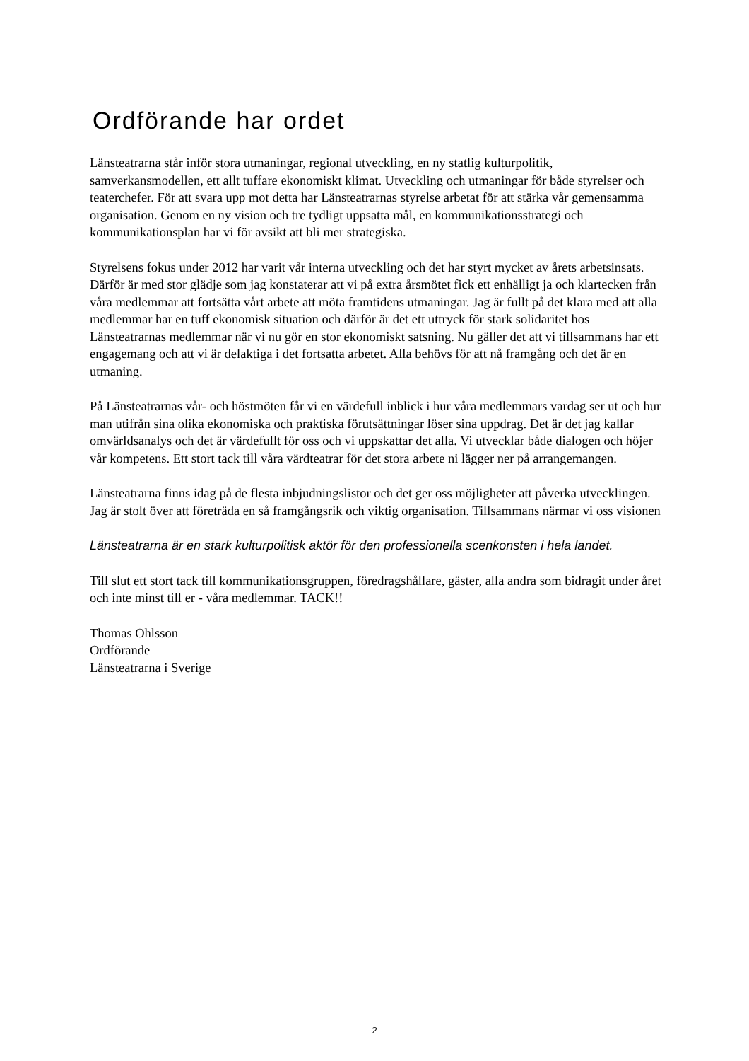Ordförande har ordet
Länsteatrarna står inför stora utmaningar, regional utveckling, en ny statlig kulturpolitik, samverkansmodellen, ett allt tuffare ekonomiskt klimat. Utveckling och utmaningar för både styrelser och teaterchefer. För att svara upp mot detta har Länsteatrarnas styrelse arbetat för att stärka vår gemensamma organisation. Genom en ny vision och tre tydligt uppsatta mål, en kommunikationsstrategi och kommunikationsplan har vi för avsikt att bli mer strategiska.
Styrelsens fokus under 2012 har varit vår interna utveckling och det har styrt mycket av årets arbetsinsats. Därför är med stor glädje som jag konstaterar att vi på extra årsmötet fick ett enhälligt ja och klartecken från våra medlemmar att fortsätta vårt arbete att möta framtidens utmaningar. Jag är fullt på det klara med att alla medlemmar har en tuff ekonomisk situation och därför är det ett uttryck för stark solidaritet hos Länsteatrarnas medlemmar när vi nu gör en stor ekonomiskt satsning. Nu gäller det att vi tillsammans har ett engagemang och att vi är delaktiga i det fortsatta arbetet. Alla behövs för att nå framgång och det är en utmaning.
På Länsteatrarnas vår- och höstmöten får vi en värdefull inblick i hur våra medlemmars vardag ser ut och hur man utifrån sina olika ekonomiska och praktiska förutsättningar löser sina uppdrag. Det är det jag kallar omvärldsanalys och det är värdefullt för oss och vi uppskattar det alla. Vi utvecklar både dialogen och höjer vår kompetens. Ett stort tack till våra värdteatrar för det stora arbete ni lägger ner på arrangemangen.
Länsteatrarna finns idag på de flesta inbjudningslistor och det ger oss möjligheter att påverka utvecklingen. Jag är stolt över att företräda en så framgångsrik och viktig organisation. Tillsammans närmar vi oss visionen
Länsteatrarna är en stark kulturpolitisk aktör för den professionella scenkonsten i hela landet.
Till slut ett stort tack till kommunikationsgruppen, föredragshållare, gäster, alla andra som bidragit under året och inte minst till er - våra medlemmar. TACK!!
Thomas Ohlsson
Ordförande
Länsteatrarna i Sverige
2